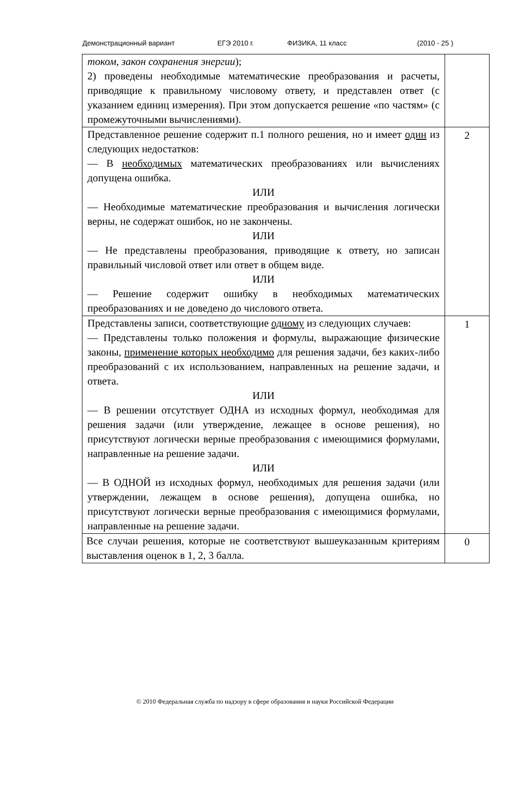Демонстрационный вариант ЕГЭ 2010 г. ФИЗИКА, 11 класс (2010 - 25 )
| током, закон сохранения энергии ); 2) проведены необходимые математические преобразования и расчеты, приводящие к правильному числовому ответу, и представлен ответ (с указанием единиц измерения). При этом допускается решение «по частям» (с промежуточными вычислениями). | |
| Представленное решение содержит п.1 полного решения, но и имеет один из следующих недостатков: — В необходимых математических преобразованиях или вычислениях допущена ошибка. ИЛИ — Необходимые математические преобразования и вычисления логически верны, не содержат ошибок, но не закончены. ИЛИ — Не представлены преобразования, приводящие к ответу, но записан правильный числовой ответ или ответ в общем виде. ИЛИ — Решение содержит ошибку в необходимых математических преобразованиях и не доведено до числового ответа. | 2 |
| Представлены записи, соответствующие одному из следующих случаев: — Представлены только положения и формулы, выражающие физические законы, применение которых необходимо для решения задачи, без каких-либо преобразований с их использованием, направленных на решение задачи, и ответа. ИЛИ — В решении отсутствует ОДНА из исходных формул, необходимая для решения задачи (или утверждение, лежащее в основе решения), но присутствуют логически верные преобразования с имеющимися формулами, направленные на решение задачи. ИЛИ — В ОДНОЙ из исходных формул, необходимых для решения задачи (или утверждении, лежащем в основе решения), допущена ошибка, но присутствуют логически верные преобразования с имеющимися формулами, направленные на решение задачи. | 1 |
| Все случаи решения, которые не соответствуют вышеуказанным критериям выставления оценок в 1, 2, 3 балла. | 0 |
© 2010 Федеральная служба по надзору в сфере образования и науки Российской Федерации